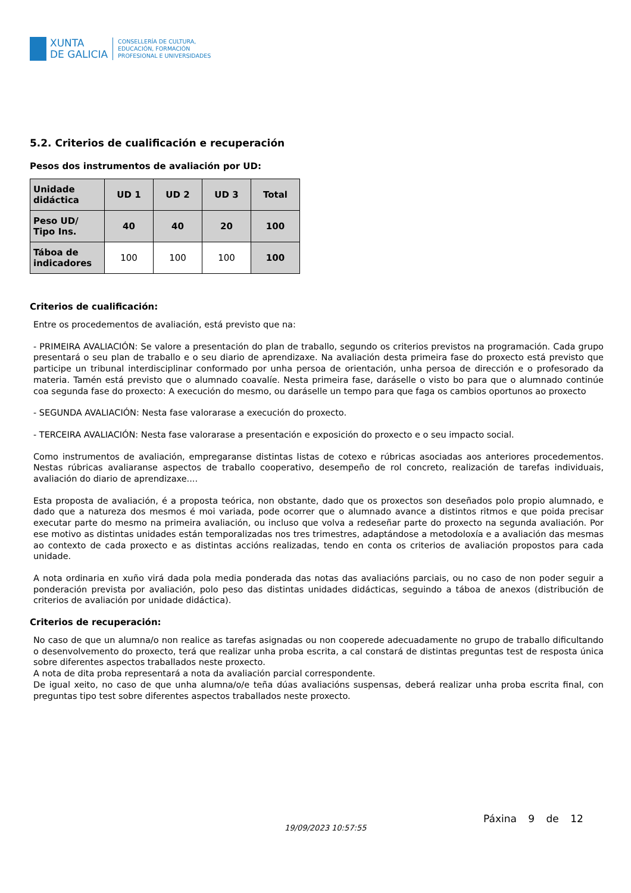XUNTA
DE GALICIA
CONSELLERÍA DE CULTURA,
EDUCACIÓN, FORMACIÓN
PROFESIONAL E UNIVERSIDADES
5.2. Criterios de cualificación e recuperación
Pesos dos instrumentos de avaliación por UD:
| Unidade didáctica | UD 1 | UD 2 | UD 3 | Total |
| --- | --- | --- | --- | --- |
| Peso UD/ Tipo Ins. | 40 | 40 | 20 | 100 |
| Táboa de indicadores | 100 | 100 | 100 | 100 |
Criterios de cualificación:
Entre os procedementos de avaliación, está previsto que na:
- PRIMEIRA AVALIACIÓN: Se valore a presentación do plan de traballo, segundo os criterios previstos na programación. Cada grupo presentará o seu plan de traballo e o seu diario de aprendizaxe. Na avaliación desta primeira fase do proxecto está previsto que participe un tribunal interdisciplinar conformado por unha persoa de orientación, unha persoa de dirección e o profesorado da materia. Tamén está previsto que o alumnado coavalíe. Nesta primeira fase, daráselle o visto bo para que o alumnado continúe coa segunda fase do proxecto: A execución do mesmo, ou daráselle un tempo para que faga os cambios oportunos ao proxecto
- SEGUNDA AVALIACIÓN: Nesta fase valorarase a execución do proxecto.
- TERCEIRA AVALIACIÓN: Nesta fase valorarase a presentación e exposición do proxecto e o seu impacto social.
Como instrumentos de avaliación, empregaranse distintas listas de cotexo e rúbricas asociadas aos anteriores procedementos. Nestas rúbricas avaliaranse aspectos de traballo cooperativo, desempeño de rol concreto, realización de tarefas individuais, avaliación do diario de aprendizaxe....
Esta proposta de avaliación, é a proposta teórica, non obstante, dado que os proxectos son deseñados polo propio alumnado, e dado que a natureza dos mesmos é moi variada, pode ocorrer que o alumnado avance a distintos ritmos e que poida precisar executar parte do mesmo na primeira avaliación, ou incluso que volva a redeseñar parte do proxecto na segunda avaliación. Por ese motivo as distintas unidades están temporalizadas nos tres trimestres, adaptándose a metodoloxía e a avaliación das mesmas ao contexto de cada proxecto e as distintas accións realizadas, tendo en conta os criterios de avaliación propostos para cada unidade.
A nota ordinaria en xuño virá dada pola media ponderada das notas das avaliacións parciais, ou no caso de non poder seguir a ponderación prevista por avaliación, polo peso das distintas unidades didácticas, seguindo a táboa de anexos (distribución de criterios de avaliación por unidade didáctica).
Criterios de recuperación:
No caso de que un alumna/o non realice as tarefas asignadas ou non cooperede adecuadamente no grupo de traballo dificultando o desenvolvemento do proxecto, terá que realizar unha proba escrita, a cal constará de distintas preguntas test de resposta única sobre diferentes aspectos traballados neste proxecto.
A nota de dita proba representará a nota da avaliación parcial correspondente.
De igual xeito, no caso de que unha alumna/o/e teña dúas avaliacións suspensas, deberá realizar unha proba escrita final, con preguntas tipo test sobre diferentes aspectos traballados neste proxecto.
19/09/2023 10:57:55
Páxina 9 de 12